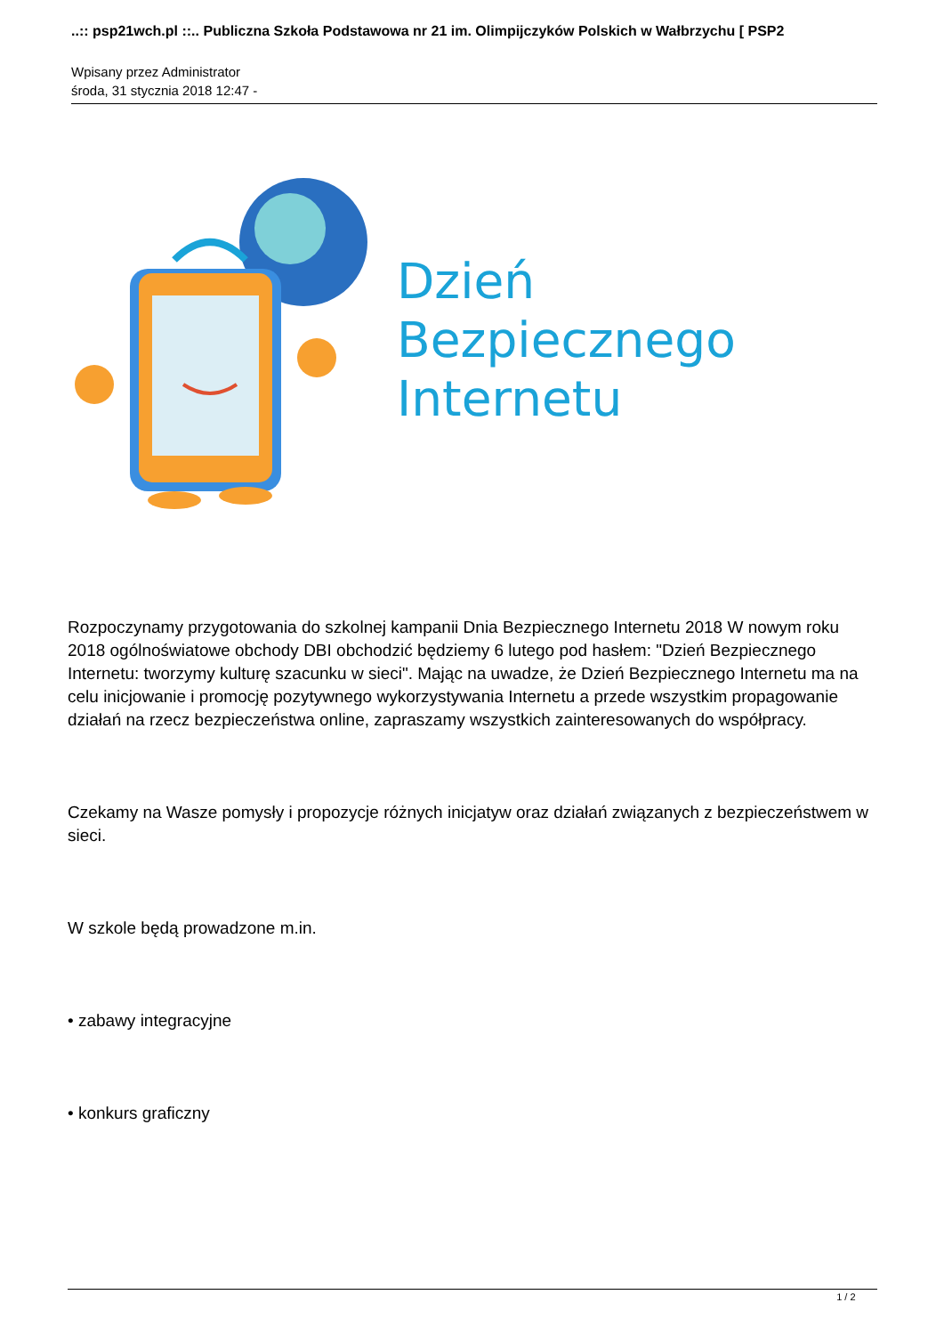..:: psp21wch.pl ::.. Publiczna Szkoła Podstawowa nr 21 im. Olimpijczyków Polskich w Wałbrzychu [ PSP2
Wpisany przez Administrator
środa, 31 stycznia 2018 12:47 -
Dzień
Bezpiecznego
Internetu
Rozpoczynamy przygotowania do szkolnej kampanii Dnia Bezpiecznego Internetu 2018 W nowym roku 2018 ogólnoświatowe obchody DBI obchodzić będziemy 6 lutego pod hasłem: "Dzień Bezpiecznego Internetu: tworzymy kulturę szacunku w sieci". Mając na uwadze, że Dzień Bezpiecznego Internetu ma na celu inicjowanie i promocję pozytywnego wykorzystywania Internetu a przede wszystkim propagowanie działań na rzecz bezpieczeństwa online, zapraszamy wszystkich zainteresowanych do współpracy.
Czekamy na Wasze pomysły i propozycje różnych inicjatyw oraz działań związanych z bezpieczeństwem w sieci.
W szkole będą prowadzone m.in.
• zabawy integracyjne
• konkurs graficzny
1 / 2